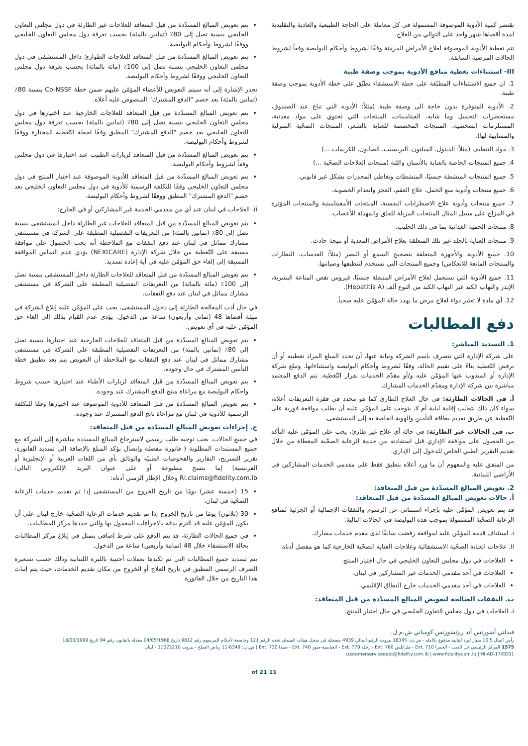تقتصر كمية الأدوية الموصوفة المشمولة في كل معاملة على الحاجة الطبيعية والعادية والتقليدية لمدة أقصاها شهر واحد على التوالي من العلاج.
تتم تغطية الأدوية الموصوفة لعلاج الأمراض المزمنة وفقًا لشروط وأحكام البوليصة وفقاً لشروط الحالات المرضية السابقة.
III- استثناءات تغطية منافع الأدوية بموجب وصفة طبية
1. ان جميع الاستثناءات المطبّقة على خطة الاستشفاء تطبّق على خطة الأدوية بموجب وصفة طبية.
2. الأدوية المتوفرة بدون حاجة الى وصفة طبية (مثلاً: الأدوية التي تباع عند الصندوق، مستحضرات التجميل وما شابه، الفيتامينات، المنتجات التي تحتوي على مواد معدنية، المستلزمات الشخصية، المنتجات المخصصة للعناية بالشعر، المنتجات الصحّية المنزلية والمشابهة لها).
3. مواد التنظيف (مثلاً: الديتول، الميلتون، البريسيت، الصابون، الكريمات ...)
4. جميع المنتجات الخاصة بالعناية بالأسنان واللثة (منتجات العلاجات الصحّية ...)
5. جميع المنتجات المنشطة جنسيًا، المنشطات وتعاطي المخدرات بشكل غير قانوني.
6. جميع منتجات وأدوية منع الحمل، علاج العقم، العجز وانعدام الخصوبة.
7. جميع منتجات وأدوية علاج الاضطرابات النفسية، المنتجات الأمفيتامينية والمنتجات المؤثرة في المزاج على سبيل المثال المنتجات المزيلة للقلق والمهدئة للأعصاب.
8. منتجات الحمية الغذائية بما في ذلك الحليب.
9. منتجات العناية بالجلد غير تلك المتعلقة بعلاج الأمراض المعدية أو نتيجة حادث.
10. جميع الأدوية والأجهزة المتعلقة بتصحيح السمع أو البصر (مثلاً: العدسات، النظارات والمنتجات المانعة للانعكاس) وجميع المنتجات التي تستخدم لتنظيفها وصيانتها.
11. جميع الأدوية التي تستعمل لعلاج الأمراض المتنقلة جنسيًا، فيروس نقص المناعة البشرية، الإيدز والتهاب الكبد غير التهاب الكبد من النوع ألف (Hepatitis A).
12. أي مادة لا تعتبر دواء لعلاج مرض ما يهدد حالة المؤمّن عليه صحياً.
دفع المطالبات
1. التسديد المباشر:
على شركة الإدارة التي تتصرف باسم الشركة ونيابة عنها، أن تحدد المبلغ المراد تغطيته أو أن ترفض التّغطية بناءً على تقييم الحالة، وفقًا لشروط وأحكام البوليصة واستثناءاتها. وتبلغ شركة الإدارة أو المندوب عنها المؤمّن عليه و/أو مقدّم الخدمات بقرار التّغطية. يتم الدفع المعتمد مباشرة بين شركة الإدارة ومقدّم الخدمات المشارك.
أ. في الحالات الطارئة: في حال العلاج الطارئ كما هو محدد في فقرة التعريفات أعلاه، سواء كان ذلك يتطلب إقامة ليلية أم لا، يتوجب على المؤمّن عليه أن يطلب موافقة فورية على التّغطية عن طريق تقديم بطاقة التأمين والهوية الخاصة به إلى المستشفى.
ب. في الحالات غير الطارئة: في حالة أي علاج غير طارئ، يجب على المؤمّن عليه التأكد من الحصول على موافقة الإداري قبل استفادته من خدمة الرعاية الصحّية المغطاة من خلال تقديم التقرير الطبي الخاص للدخول إلى الإداري.
من المتفق عليه والمفهوم أن ما ورد أعلاه ينطبق فقط على مقدمي الخدمات المشاركين في الأراضي اللبنانية.
2. تعويض المبالغ المسدّدة من قبل المتعاقد:
أ. حالات تعويض المبالغ المسدّدة من قبل المتعاقد:
قد يتم تعويض المؤمّن عليه بإجراء استثنائي عن الرسوم والنفقات الإجمالية أو الجزئية لمنافع الرعاية الصحّية المشمولة بموجب هذه البوليصة في الحالات التالية:
i. استئناف قدمه المؤمّن عليه لموافقة رفضت سابقًا لدى مقدم خدمات مشارك.
ii. علاجات العناية الصحّية الاستشفائية وعلاجات العناية الصحّية الخارجية كما هو مفصل أدناه:
العلاجات في دول مجلس التعاون الخليجي في حال اختيار المنتج.
العلاجات في أحد مقدمي الخدمات غير المشاركين في لبنان.
العلاجات في أحد مقدمي الخدمات خارج النطاق الإقليمي.
ب. النفقات الصالحة لتعويض المبالغ المسدّدة من قبل المتعاقد:
i. العلاجات في دول مجلس التعاون الخليجي في حال اختيار المنتج.
يتم تعويض المبالغ المسدّدة من قبل المتعاقد للعلاجات غير الطارئة في دول مجلس التعاون الخليجي بنسبة تصل إلى 80٪ (ثمانين بالمئة) بحسب تعرفة دول مجلس التعاون الخليجي ووفقًا لشروط وأحكام البوليصة.
يتم تعويض المبالغ المسدّدة من قبل المتعاقد للعلاجات الطوارئ داخل المستشفى في دول مجلس التعاون الخليجي بنسبة تصل إلى 100٪ (مائة بالمائة) بحسب تعرفة دول مجلس التعاون الخليجي ووفقًا لشروط وأحكام البوليصة.
تجدر الإشارة إلى أنه سيتم التعويض للأعضاء المؤمّن عليهم ضمن خطة Co-NSSF بنسبة 80٪ (ثمانين بالمئة) بعد خصم "الدفع المشترك" المنصوص عليه أعلاه.
يتم تعويض المبالغ المسدّدة من قبل المتعاقد للعلاجات الخارجية عند اختيارها في دول مجلس التعاون الخليجي بنسبة تصل إلى 80٪ (ثمانين بالمئة) بحسب تعرفة دول مجلس التعاون الخليجي بعد خصم "الدفع المشترك" المطبق وفقًا لخطة التّغطية المختارة ووفقًا لشروط وأحكام البوليصة.
يتم تعويض المبالغ المسدّدة من قبل المتعاقد لزيارات الطبيب عند اختيارها في دول مجلس وفقاً لشروط وأحكام البوليصة.
يتم تعويض المبالغ المسدّدة من قبل المتعاقد للأدوية الموصوفة عند اختيار المنتج في دول مجلس التعاون الخليجي وفقًا للتكلفة الرسمية للأدوية في دول مجلس التعاون الخليجي بعد خصم "الدفع المشترك" المطبق ووفقًا لشروط وأحكام البوليصة.
ii. العلاجات في لبنان عند أي من مقدمي الخدمة غير المشاركين أو في الخارج:
يتم تعويض المبالغ المسدّدة من قبل المتعاقد للعلاجات غير الطارئة داخل المستشفى بنسبة تصل إلى 80٪ (ثمانين بالمئة) من التعريفات التفضيلية المطبقة على الشركة في مستشفى مشارك مماثل في لبنان عند دفع النفقات مع الملاحظة أنه يجب الحصول على موافقة مسبقة على التّغطية من خلال شركة الإدارة (NEXtCARE) يؤدي عدم التماس الموافقة المسبقة إلى إلغاء حق المؤمّن عليه في أية إعادة تسديد.
يتم تعويض المبالغ المسدّدة من قبل المتعاقد للعلاجات الطارئة داخل المستشفى بنسبة تصل إلى 100٪ (مائة بالمائة) من التعريفات التفضيلية المطبقة على الشركة في مستشفى مشارك مماثل في لبنان عند دفع النفقات.
في حال أدت المعالجة الطارئة إلى دخول المستشفى، يجب على المؤمّن عليه إبلاغ الشركة في مهلة أقصاها 48 (ثماني وأربعون) ساعة من الدخول. يؤدي عدم القيام بذلك إلى إلغاء حق المؤمّن عليه في أي تعويض.
يتم تعويض المبالغ المسدّدة من قبل المتعاقد للعلاجات الخارجية عند اختيارها بنسبة تصل إلى 80٪ (ثمانين بالمئة) من التعريفات التفضيلية المطبقة على الشركة في مستشفى مشارك مماثل في لبنان عند دفع النفقات مع الملاحظة أن التعويض يتم بعد تطبيق خطة التأمين المشترك في حال وجوده.
يتم تعويض المبالغ المسدّدة من قبل المتعاقد لزيارات الأطباء عند اختيارها حسب شروط واحكام البوليصة مع مراعاة منتج الدفع المشترك عند وجوده.
يتم تعويض المبالغ المسدّدة من قبل المتعاقد للأدوية الموصوفة عند اختيارها وفقًا للتكلفة الرسمية للأدوية في لبنان مع مراعاة ناتج الدفع المشترك عند وجوده.
ج. إجراءات تعويض المبالغ المسدّدة من قبل المتعاقد:
في جميع الحالات، يجب توجيه طلب رسمي لاسترجاع المبالغ المسددة مباشرة إلى الشركة مع جميع المستندات المطلوبة ( فاتورة مفصلة وإيصال يؤكد المبلغ بالإضافة إلى تسديد الفاتورة، تقرير التسريح، التقارير والفحوصات الطبيّة والوثائق بأي من اللغات العربية أو الإنجليزية أو الفرنسية) إما بنسخ مطبوعة أو على عنوان البريد الإلكتروني التالي: RI.claims@fidelity.com.lb وخلال الإطار الزمني أدناه:
15 (خمسة عشر) يومًا من تاريخ الخروج من المستشفى إذا تم تقديم خدمات الرعاية الصحّية في لبنان.
30 (ثلاثون) يومًا من تاريخ الخروج إذا تم تقديم خدمات الرعاية الصحّية خارج لبنان على أن يكون المؤمّن عليه قد التزم بدقة بالاجراءات المعمول بها والتي حددها مركز المطالبات.
في جميع الحالات الطارئة، قد يتم الدفع على شرط إضافي يتمثل في إبلاغ مركز المطالبات بحالة الاستشفاء خلال 48 (ثمانية وأربعين) ساعة من الدخول.
يتم تسديد جميع المطالبات التي تم تكبدها بعملات أجنبية بالليرة اللبنانية وذلك حسب تسعيرة الصرف الرسمي المطبق في تاريخ العلاج أو الخروج من مكان تقديم الخدمات، حيث يتم إثبات هذا التاريخ من خلال الفاتورة.
فيدلتي أشورنس أند ريإنشورنس كومباني ش.م.ل.
رأس المال 10.5 مليار ليرة لبنانية مدفوع بكامله - س.ت. 18345 بيروت الرقم المالي 4939 مسجلة في سجل هيئات الضمان تحت الرقم 121 وخاضعة لأحكام المرسوم رقم 9812 تاريخ 04/05/1968 معدلة بالقانون رقم 94 تاريخ 18/06/1999
1575 المركز الرئيسي جل الديب - الحمرا Ext. 710 - طرابلس Ext. 760 - زحلة Ext. 770 - العباسية-صور Ext. 740 - صيدا Ext. 730 | ص.ب: 6349-11 رياض الصلح - بيروت 11072210 - لبنان
customerservicedept@fidelity.com.lb | www.fidelity.com.lb | HI-AD-17/ED01
11 of 21